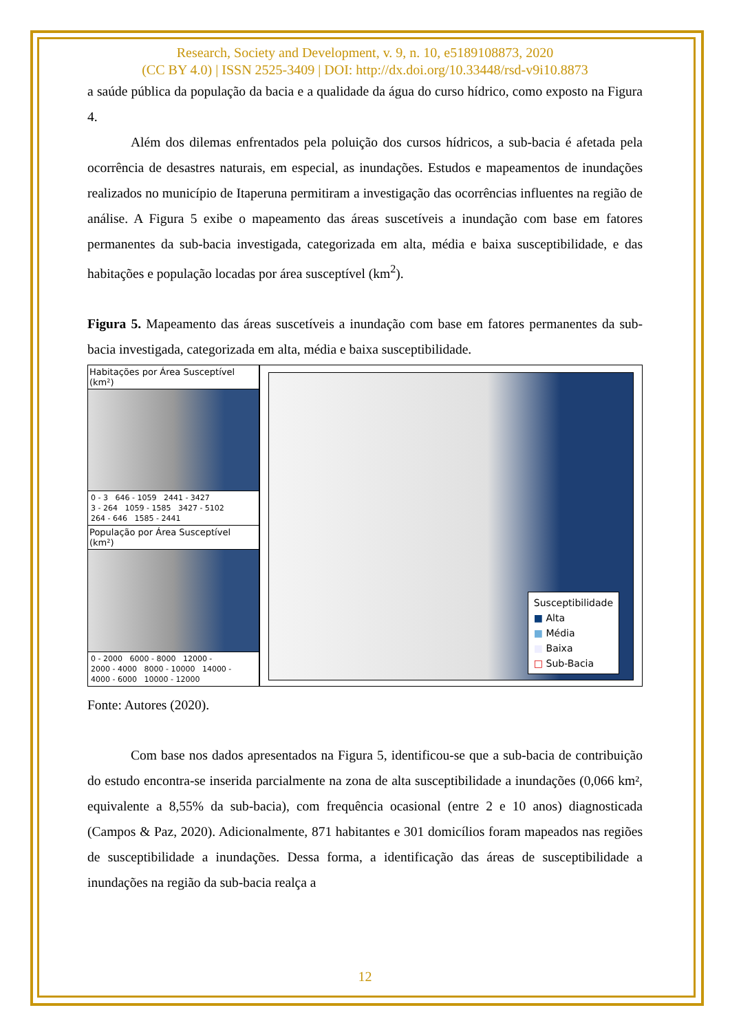Research, Society and Development, v. 9, n. 10, e5189108873, 2020
(CC BY 4.0) | ISSN 2525-3409 | DOI: http://dx.doi.org/10.33448/rsd-v9i10.8873
a saúde pública da população da bacia e a qualidade da água do curso hídrico, como exposto na Figura 4.
Além dos dilemas enfrentados pela poluição dos cursos hídricos, a sub-bacia é afetada pela ocorrência de desastres naturais, em especial, as inundações. Estudos e mapeamentos de inundações realizados no município de Itaperuna permitiram a investigação das ocorrências influentes na região de análise. A Figura 5 exibe o mapeamento das áreas suscetíveis a inundação com base em fatores permanentes da sub-bacia investigada, categorizada em alta, média e baixa susceptibilidade, e das habitações e população locadas por área susceptível (km<sup>2</sup>).
Figura 5. Mapeamento das áreas suscetíveis a inundação com base em fatores permanentes da sub-bacia investigada, categorizada em alta, média e baixa susceptibilidade.
Habitações por Área Susceptível (km²)
0 - 3 646 - 1059 2441 - 3427
3 - 264 1059 - 1585 3427 - 5102
264 - 646 1585 - 2441
População por Área Susceptível (km²)
0 - 2000 6000 - 8000 12000 -
2000 - 4000 8000 - 10000 14000 -
4000 - 6000 10000 - 12000
Susceptibilidade
■ Alta
■ Média
■ Baixa
□ Sub-Bacia
Fonte: Autores (2020).
Com base nos dados apresentados na Figura 5, identificou-se que a sub-bacia de contribuição do estudo encontra-se inserida parcialmente na zona de alta susceptibilidade a inundações (0,066 km², equivalente a 8,55% da sub-bacia), com frequência ocasional (entre 2 e 10 anos) diagnosticada (Campos & Paz, 2020). Adicionalmente, 871 habitantes e 301 domicílios foram mapeados nas regiões de susceptibilidade a inundações. Dessa forma, a identificação das áreas de susceptibilidade a inundações na região da sub-bacia realça a
12